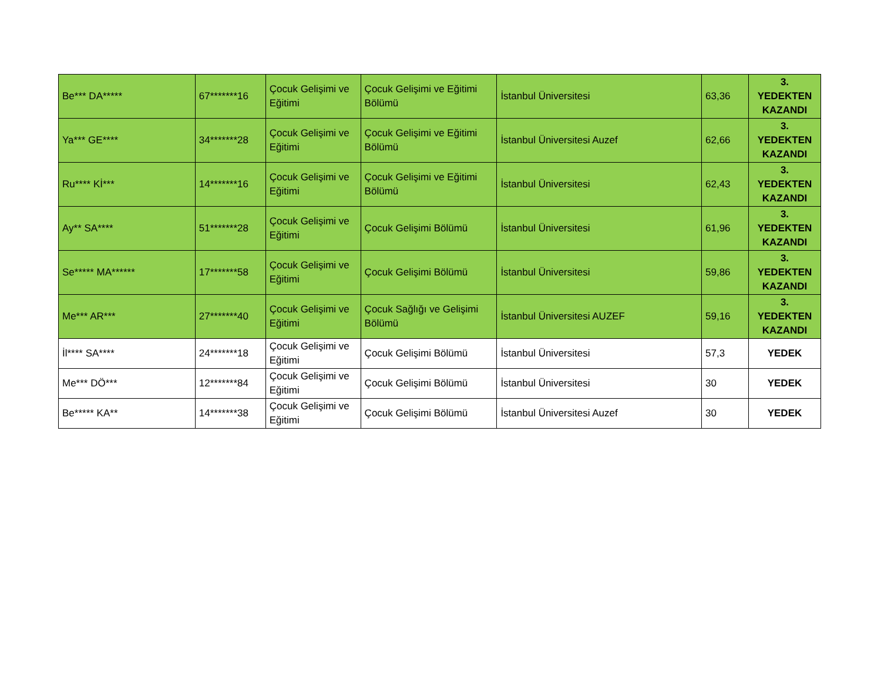| Be*** DA***** | 67*******16 | Çocuk Gelişimi ve Eğitimi | Çocuk Gelişimi ve Eğitimi Bölümü | İstanbul Üniversitesi | 63,36 | 3. YEDEKTEN KAZANDI |
| Ya*** GE**** | 34*******28 | Çocuk Gelişimi ve Eğitimi | Çocuk Gelişimi ve Eğitimi Bölümü | İstanbul Üniversitesi Auzef | 62,66 | 3. YEDEKTEN KAZANDI |
| Ru**** Kİ*** | 14*******16 | Çocuk Gelişimi ve Eğitimi | Çocuk Gelişimi ve Eğitimi Bölümü | İstanbul Üniversitesi | 62,43 | 3. YEDEKTEN KAZANDI |
| Ay** SA**** | 51*******28 | Çocuk Gelişimi ve Eğitimi | Çocuk Gelişimi Bölümü | İstanbul Üniversitesi | 61,96 | 3. YEDEKTEN KAZANDI |
| Se***** MA****** | 17*******58 | Çocuk Gelişimi ve Eğitimi | Çocuk Gelişimi Bölümü | İstanbul Üniversitesi | 59,86 | 3. YEDEKTEN KAZANDI |
| Me*** AR*** | 27*******40 | Çocuk Gelişimi ve Eğitimi | Çocuk Sağlığı ve Gelişimi Bölümü | İstanbul Üniversitesi AUZEF | 59,16 | 3. YEDEKTEN KAZANDI |
| İl**** SA**** | 24*******18 | Çocuk Gelişimi ve Eğitimi | Çocuk Gelişimi Bölümü | İstanbul Üniversitesi | 57,3 | YEDEK |
| Me*** DÖ*** | 12*******84 | Çocuk Gelişimi ve Eğitimi | Çocuk Gelişimi Bölümü | İstanbul Üniversitesi | 30 | YEDEK |
| Be***** KA** | 14*******38 | Çocuk Gelişimi ve Eğitimi | Çocuk Gelişimi Bölümü | İstanbul Üniversitesi Auzef | 30 | YEDEK |